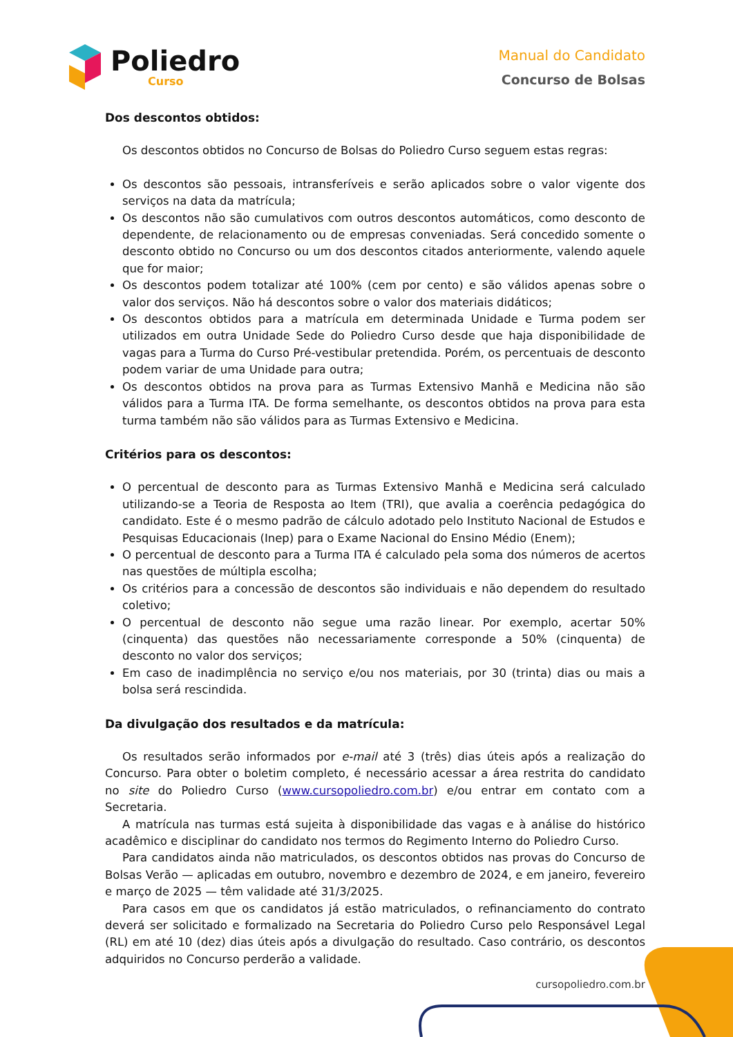Poliedro
Curso
Manual do Candidato
Concurso de Bolsas
Dos descontos obtidos:
Os descontos obtidos no Concurso de Bolsas do Poliedro Curso seguem estas regras:
Os descontos são pessoais, intransferíveis e serão aplicados sobre o valor vigente dos serviços na data da matrícula;
Os descontos não são cumulativos com outros descontos automáticos, como desconto de dependente, de relacionamento ou de empresas conveniadas. Será concedido somente o desconto obtido no Concurso ou um dos descontos citados anteriormente, valendo aquele que for maior;
Os descontos podem totalizar até 100% (cem por cento) e são válidos apenas sobre o valor dos serviços. Não há descontos sobre o valor dos materiais didáticos;
Os descontos obtidos para a matrícula em determinada Unidade e Turma podem ser utilizados em outra Unidade Sede do Poliedro Curso desde que haja disponibilidade de vagas para a Turma do Curso Pré-vestibular pretendida. Porém, os percentuais de desconto podem variar de uma Unidade para outra;
Os descontos obtidos na prova para as Turmas Extensivo Manhã e Medicina não são válidos para a Turma ITA. De forma semelhante, os descontos obtidos na prova para esta turma também não são válidos para as Turmas Extensivo e Medicina.
Critérios para os descontos:
O percentual de desconto para as Turmas Extensivo Manhã e Medicina será calculado utilizando-se a Teoria de Resposta ao Item (TRI), que avalia a coerência pedagógica do candidato. Este é o mesmo padrão de cálculo adotado pelo Instituto Nacional de Estudos e Pesquisas Educacionais (Inep) para o Exame Nacional do Ensino Médio (Enem);
O percentual de desconto para a Turma ITA é calculado pela soma dos números de acertos nas questões de múltipla escolha;
Os critérios para a concessão de descontos são individuais e não dependem do resultado coletivo;
O percentual de desconto não segue uma razão linear. Por exemplo, acertar 50% (cinquenta) das questões não necessariamente corresponde a 50% (cinquenta) de desconto no valor dos serviços;
Em caso de inadimplência no serviço e/ou nos materiais, por 30 (trinta) dias ou mais a bolsa será rescindida.
Da divulgação dos resultados e da matrícula:
Os resultados serão informados por e-mail até 3 (três) dias úteis após a realização do Concurso. Para obter o boletim completo, é necessário acessar a área restrita do candidato no site do Poliedro Curso (www.cursopoliedro.com.br) e/ou entrar em contato com a Secretaria.
A matrícula nas turmas está sujeita à disponibilidade das vagas e à análise do histórico acadêmico e disciplinar do candidato nos termos do Regimento Interno do Poliedro Curso.
Para candidatos ainda não matriculados, os descontos obtidos nas provas do Concurso de Bolsas Verão — aplicadas em outubro, novembro e dezembro de 2024, e em janeiro, fevereiro e março de 2025 — têm validade até 31/3/2025.
Para casos em que os candidatos já estão matriculados, o refinanciamento do contrato deverá ser solicitado e formalizado na Secretaria do Poliedro Curso pelo Responsável Legal (RL) em até 10 (dez) dias úteis após a divulgação do resultado. Caso contrário, os descontos adquiridos no Concurso perderão a validade.
cursopoliedro.com.br